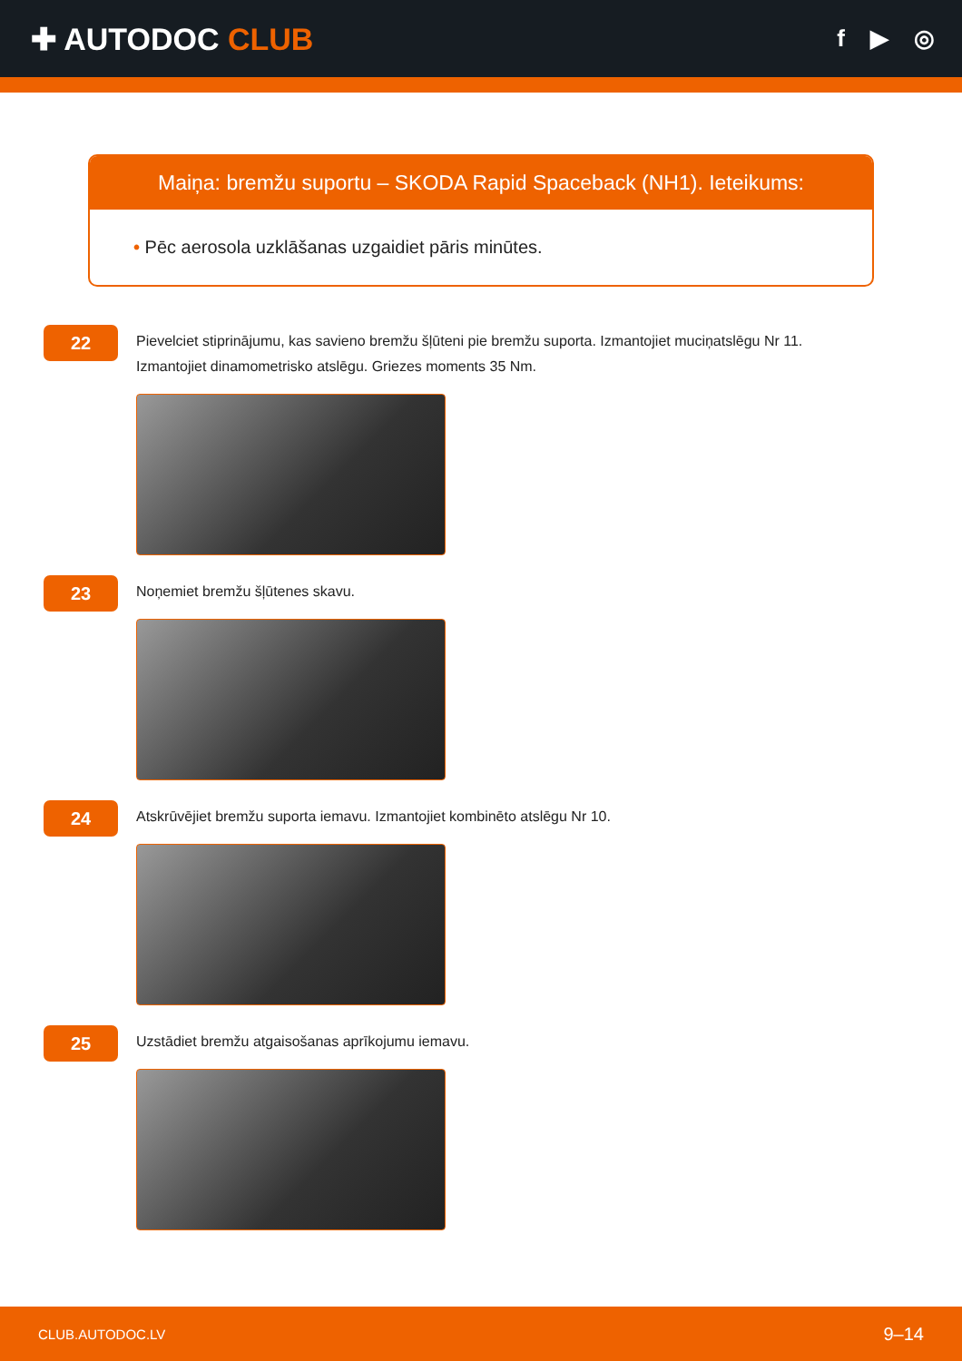✚ AUTODOC CLUB
f ▶ ◎
Maiņa: bremžu suportu – SKODA Rapid Spaceback (NH1). Ieteikums:
• Pēc aerosola uzklāšanas uzgaidiet pāris minūtes.
22
Pievelciet stiprinājumu, kas savieno bremžu šļūteni pie bremžu suporta. Izmantojiet muciņatslēgu Nr 11.
Izmantojiet dinamometrisko atslēgu. Griezes moments 35 Nm.
23
Noņemiet bremžu šļūtenes skavu.
24
Atskrūvējiet bremžu suporta iemavu. Izmantojiet kombinēto atslēgu Nr 10.
25
Uzstādiet bremžu atgaisošanas aprīkojumu iemavu.
CLUB.AUTODOC.LV 9–14